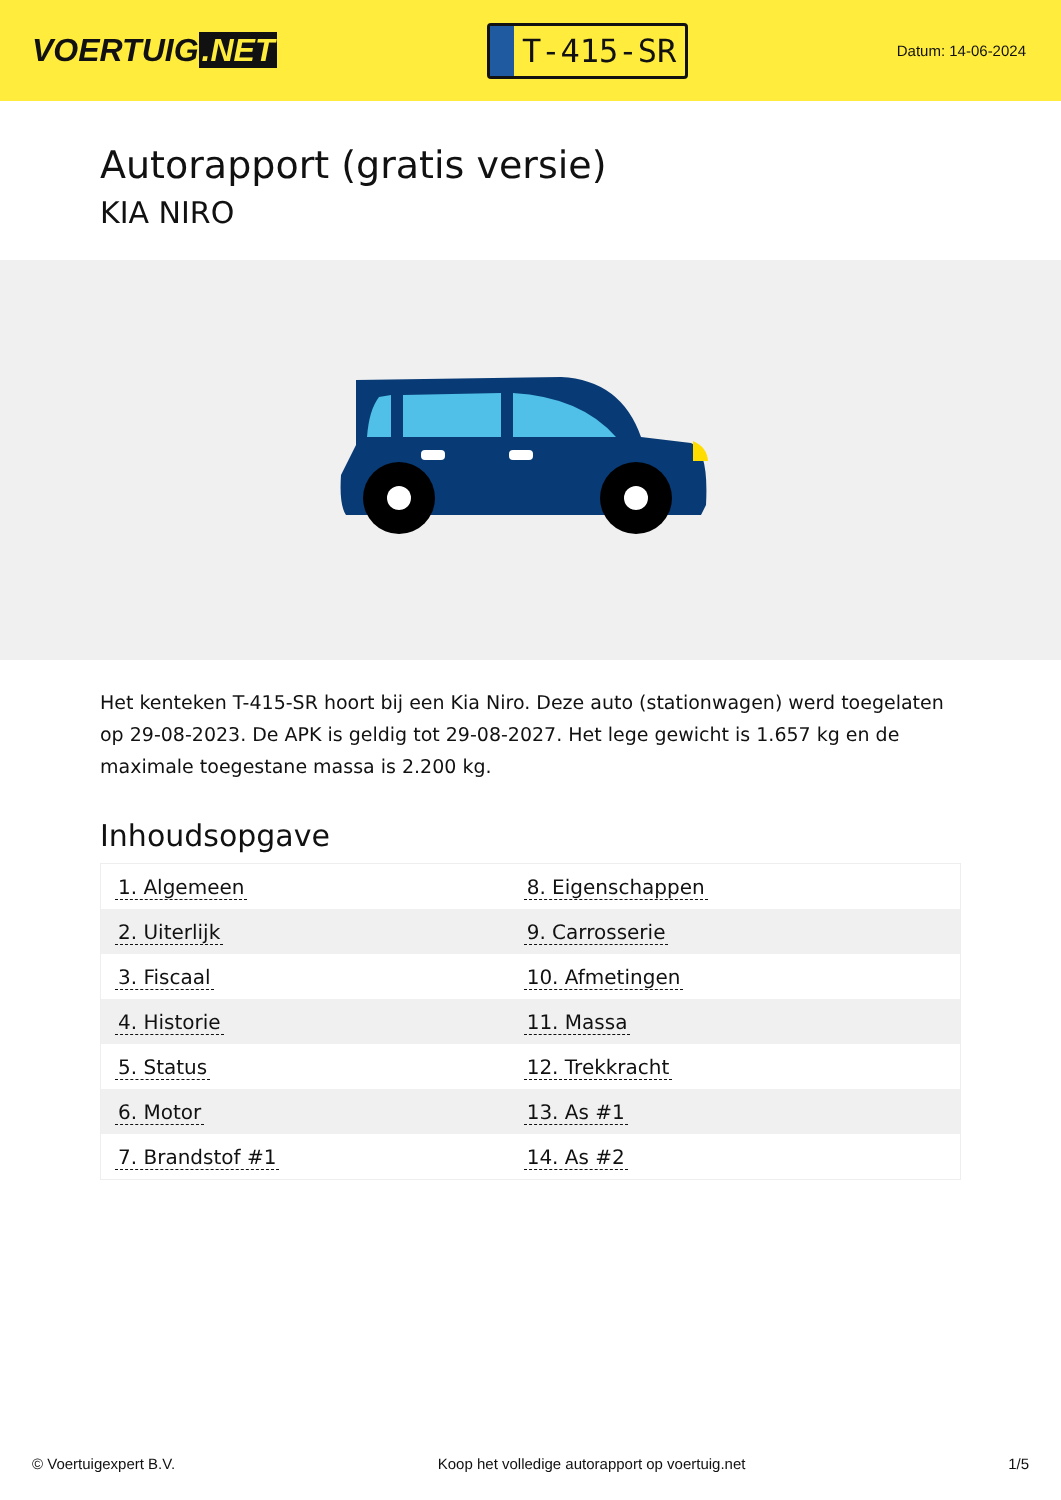VOERTUIG.NET
T-415-SR
Datum: 14-06-2024
Autorapport (gratis versie)
KIA NIRO
Het kenteken T-415-SR hoort bij een Kia Niro. Deze auto (stationwagen) werd toegelaten op 29-08-2023. De APK is geldig tot 29-08-2027. Het lege gewicht is 1.657 kg en de maximale toegestane massa is 2.200 kg.
Inhoudsopgave
| 1. Algemeen | 8. Eigenschappen |
| 2. Uiterlijk | 9. Carrosserie |
| 3. Fiscaal | 10. Afmetingen |
| 4. Historie | 11. Massa |
| 5. Status | 12. Trekkracht |
| 6. Motor | 13. As #1 |
| 7. Brandstof #1 | 14. As #2 |
© Voertuigexpert B.V. Koop het volledige autorapport op voertuig.net 1/5